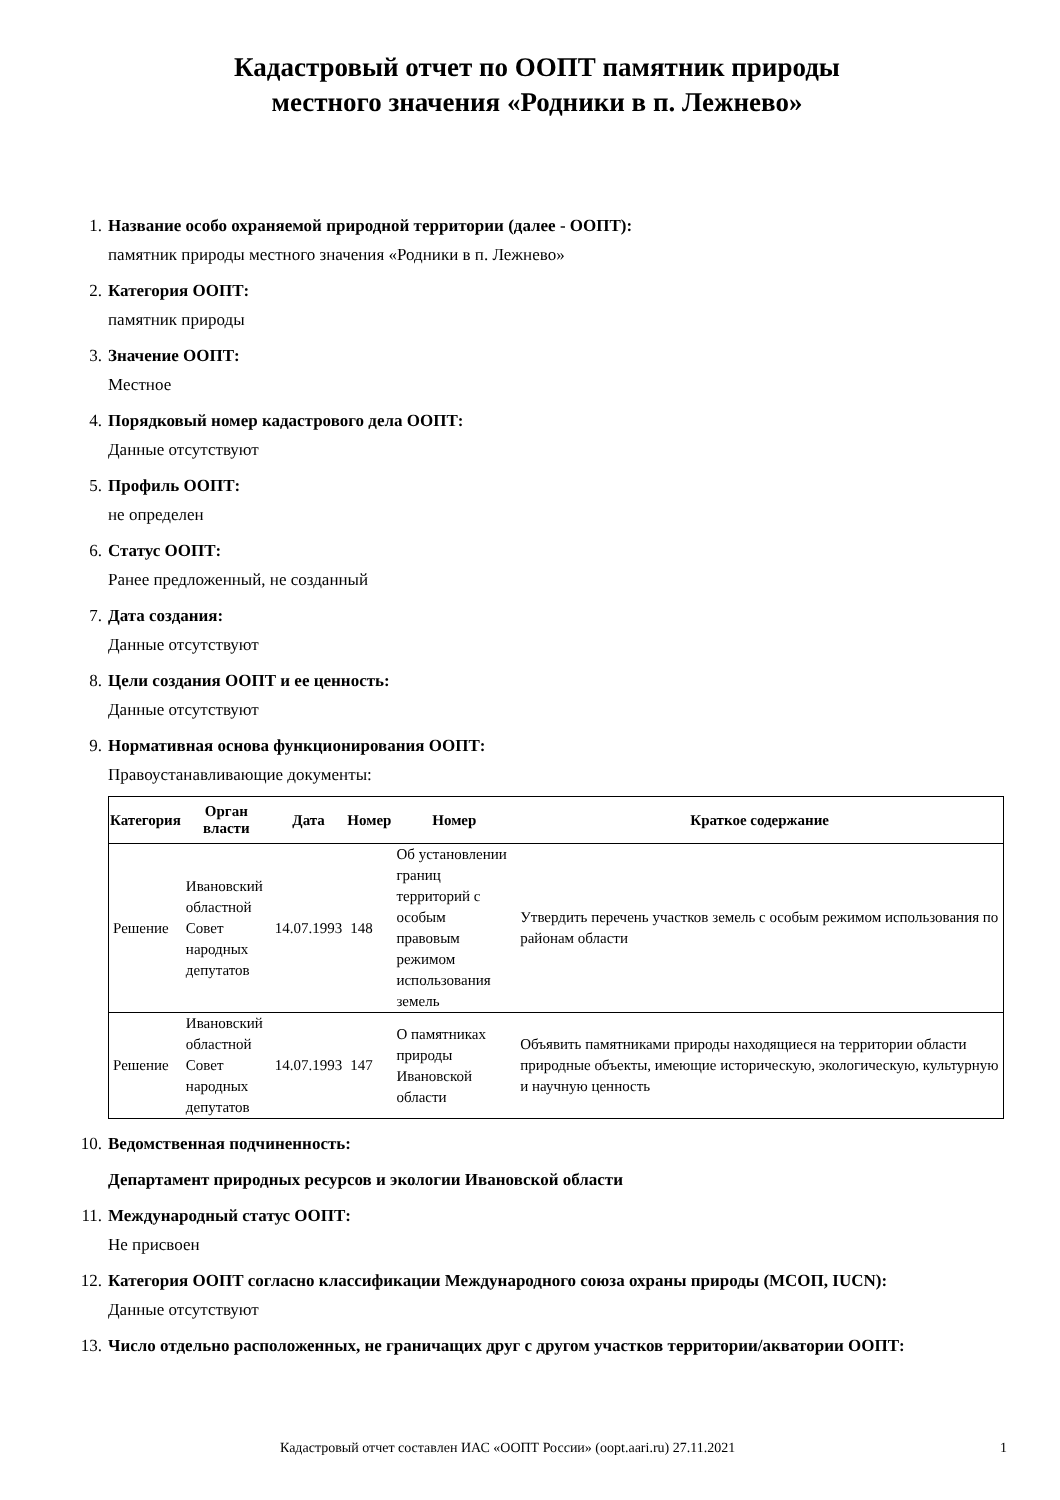Кадастровый отчет по ООПТ памятник природы
местного значения «Родники в п. Лежнево»
1. Название особо охраняемой природной территории (далее - ООПТ):
памятник природы местного значения «Родники в п. Лежнево»
2. Категория ООПТ:
памятник природы
3. Значение ООПТ:
Местное
4. Порядковый номер кадастрового дела ООПТ:
Данные отсутствуют
5. Профиль ООПТ:
не определен
6. Статус ООПТ:
Ранее предложенный, не созданный
7. Дата создания:
Данные отсутствуют
8. Цели создания ООПТ и ее ценность:
Данные отсутствуют
9. Нормативная основа функционирования ООПТ:
Правоустанавливающие документы:
| Категория | Орган власти | Дата | Номер | Номер | Краткое содержание |
| --- | --- | --- | --- | --- | --- |
| Решение | Ивановский областной Совет народных депутатов | 14.07.1993 | 148 | Об установлении границ территорий с особым правовым режимом использования земель | Утвердить перечень участков земель с особым режимом использования по районам области |
| Решение | Ивановский областной Совет народных депутатов | 14.07.1993 | 147 | О памятниках природы Ивановской области | Объявить памятниками природы находящиеся на территории области природные объекты, имеющие историческую, экологическую, культурную и научную ценность |
10. Ведомственная подчиненность:
Департамент природных ресурсов и экологии Ивановской области
11. Международный статус ООПТ:
Не присвоен
12. Категория ООПТ согласно классификации Международного союза охраны природы (МСОП, IUCN):
Данные отсутствуют
13. Число отдельно расположенных, не граничащих друг с другом участков территории/акватории ООПТ:
Кадастровый отчет составлен ИАС «ООПТ России» (oopt.aari.ru) 27.11.2021 1